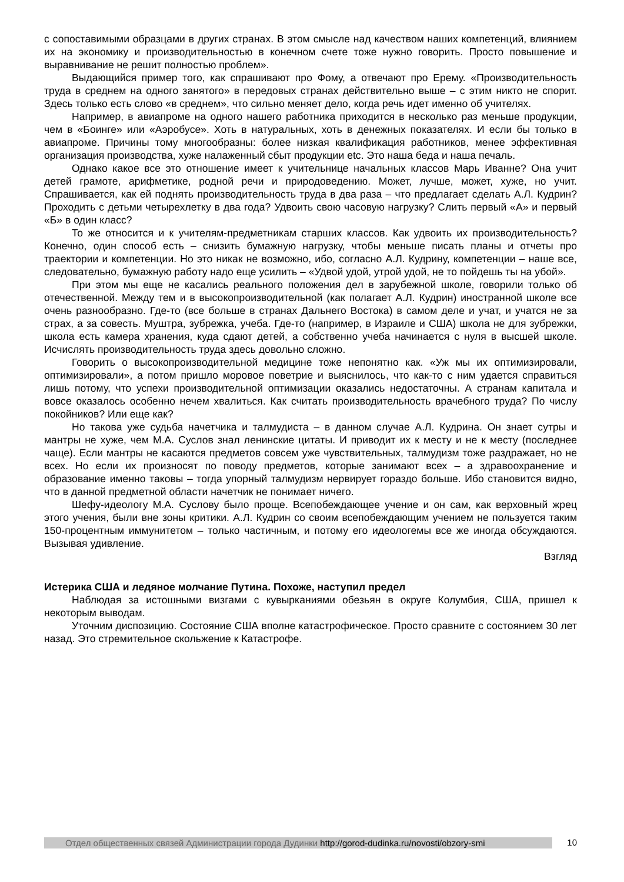с сопоставимыми образцами в других странах. В этом смысле над качеством наших компетенций, влиянием их на экономику и производительностью в конечном счете тоже нужно говорить. Просто повышение и выравнивание не решит полностью проблем».
Выдающийся пример того, как спрашивают про Фому, а отвечают про Ерему. «Производительность труда в среднем на одного занятого» в передовых странах действительно выше – с этим никто не спорит. Здесь только есть слово «в среднем», что сильно меняет дело, когда речь идет именно об учителях.
Например, в авиапроме на одного нашего работника приходится в несколько раз меньше продукции, чем в «Боинге» или «Аэробусе». Хоть в натуральных, хоть в денежных показателях. И если бы только в авиапроме. Причины тому многообразны: более низкая квалификация работников, менее эффективная организация производства, хуже налаженный сбыт продукции etc. Это наша беда и наша печаль.
Однако какое все это отношение имеет к учительнице начальных классов Марь Иванне? Она учит детей грамоте, арифметике, родной речи и природоведению. Может, лучше, может, хуже, но учит. Спрашивается, как ей поднять производительность труда в два раза – что предлагает сделать А.Л. Кудрин? Проходить с детьми четырехлетку в два года? Удвоить свою часовую нагрузку? Слить первый «А» и первый «Б» в один класс?
То же относится и к учителям-предметникам старших классов. Как удвоить их производительность? Конечно, один способ есть – снизить бумажную нагрузку, чтобы меньше писать планы и отчеты про траектории и компетенции. Но это никак не возможно, ибо, согласно А.Л. Кудрину, компетенции – наше все, следовательно, бумажную работу надо еще усилить – «Удвой удой, утрой удой, не то пойдешь ты на убой».
При этом мы еще не касались реального положения дел в зарубежной школе, говорили только об отечественной. Между тем и в высокопроизводительной (как полагает А.Л. Кудрин) иностранной школе все очень разнообразно. Где-то (все больше в странах Дальнего Востока) в самом деле и учат, и учатся не за страх, а за совесть. Муштра, зубрежка, учеба. Где-то (например, в Израиле и США) школа не для зубрежки, школа есть камера хранения, куда сдают детей, а собственно учеба начинается с нуля в высшей школе. Исчислять производительность труда здесь довольно сложно.
Говорить о высокопроизводительной медицине тоже непонятно как. «Уж мы их оптимизировали, оптимизировали», а потом пришло моровое поветрие и выяснилось, что как-то с ним удается справиться лишь потому, что успехи производительной оптимизации оказались недостаточны. А странам капитала и вовсе оказалось особенно нечем хвалиться. Как считать производительность врачебного труда? По числу покойников? Или еще как?
Но такова уже судьба начетчика и талмудиста – в данном случае А.Л. Кудрина. Он знает сутры и мантры не хуже, чем М.А. Суслов знал ленинские цитаты. И приводит их к месту и не к месту (последнее чаще). Если мантры не касаются предметов совсем уже чувствительных, талмудизм тоже раздражает, но не всех. Но если их произносят по поводу предметов, которые занимают всех – а здравоохранение и образование именно таковы – тогда упорный талмудизм нервирует гораздо больше. Ибо становится видно, что в данной предметной области начетчик не понимает ничего.
Шефу-идеологу М.А. Суслову было проще. Всепобеждающее учение и он сам, как верховный жрец этого учения, были вне зоны критики. А.Л. Кудрин со своим всепобеждающим учением не пользуется таким 150-процентным иммунитетом – только частичным, и потому его идеологемы все же иногда обсуждаются. Вызывая удивление.
Взгляд
Истерика США и ледяное молчание Путина. Похоже, наступил предел
Наблюдая за истошными визгами с кувырканиями обезьян в округе Колумбия, США, пришел к некоторым выводам.
Уточним диспозицию. Состояние США вполне катастрофическое. Просто сравните с состоянием 30 лет назад. Это стремительное скольжение к Катастрофе.
Отдел общественных связей Администрации города Дудинки http://gorod-dudinka.ru/novosti/obzory-smi
10